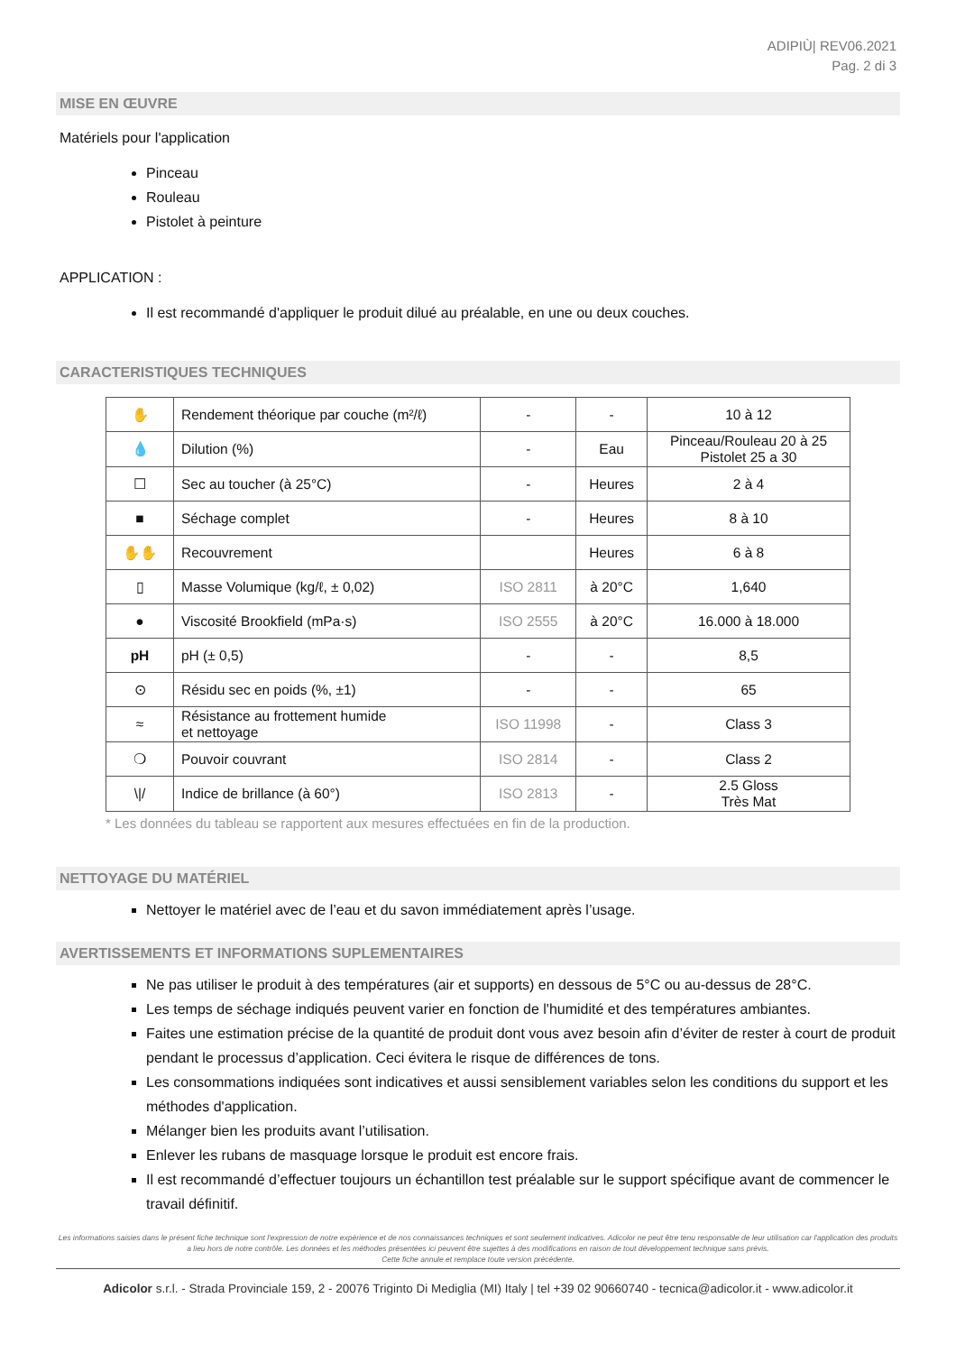ADIPIÙ| REV06.2021
Pag. 2 di 3
MISE EN ŒUVRE
Matériels pour l'application
Pinceau
Rouleau
Pistolet à peinture
APPLICATION :
Il est recommandé d'appliquer le produit dilué au préalable, en une ou deux couches.
CARACTERISTIQUES TECHNIQUES
| ✋ | Rendement théorique par couche (m²/ℓ) | - | - | 10 à 12 |
| 💧 | Dilution (%) | - | Eau | Pinceau/Rouleau 20 à 25 Pistolet 25 a 30 |
| ☐ | Sec au toucher (à 25°C) | - | Heures | 2 à 4 |
| ■ | Séchage complet | - | Heures | 8 à 10 |
| ✋✋ | Recouvrement | | Heures | 6 à 8 |
| ▯ | Masse Volumique (kg/ℓ, ± 0,02) | ISO 2811 | à 20°C | 1,640 |
| ● | Viscosité Brookfield (mPa·s) | ISO 2555 | à 20°C | 16.000 à 18.000 |
| pH | pH (± 0,5) | - | - | 8,5 |
| ⊙ | Résidu sec en poids (%, ±1) | - | - | 65 |
| ≈ | Résistance au frottement humide et nettoyage | ISO 11998 | - | Class 3 |
| ❍ | Pouvoir couvrant | ISO 2814 | - | Class 2 |
| \// | Indice de brillance (à 60°) | ISO 2813 | - | 2.5 Gloss Très Mat |
* Les données du tableau se rapportent aux mesures effectuées en fin de la production.
NETTOYAGE DU MATÉRIEL
Nettoyer le matériel avec de l’eau et du savon immédiatement après l’usage.
AVERTISSEMENTS ET INFORMATIONS SUPLEMENTAIRES
Ne pas utiliser le produit à des températures (air et supports) en dessous de 5°C ou au-dessus de 28°C.
Les temps de séchage indiqués peuvent varier en fonction de l'humidité et des températures ambiantes.
Faites une estimation précise de la quantité de produit dont vous avez besoin afin d’éviter de rester à court de produit pendant le processus d’application. Ceci évitera le risque de différences de tons.
Les consommations indiquées sont indicatives et aussi sensiblement variables selon les conditions du support et les méthodes d'application.
Mélanger bien les produits avant l’utilisation.
Enlever les rubans de masquage lorsque le produit est encore frais.
Il est recommandé d’effectuer toujours un échantillon test préalable sur le support spécifique avant de commencer le travail définitif.
Les informations saisies dans le présent fiche technique sont l'expression de notre expérience et de nos connaissances techniques et sont seulement indicatives. Adicolor ne peut être tenu responsable de leur utilisation car l'application des produits a lieu hors de notre contrôle. Les données et les méthodes présentées ici peuvent être sujettes à des modifications en raison de tout développement technique sans prévis.
Cette fiche annule et remplace toute version précédente.
Adicolor s.r.l. - Strada Provinciale 159, 2 - 20076 Triginto Di Mediglia (MI) Italy | tel +39 02 90660740 - tecnica@adicolor.it - www.adicolor.it